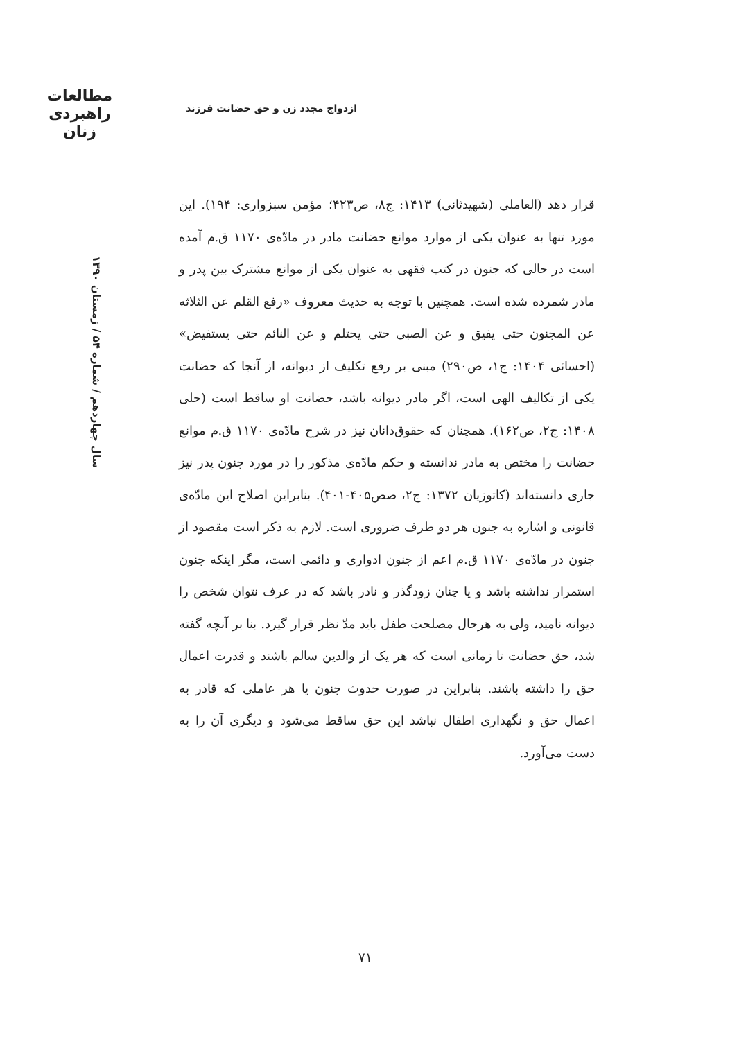مطالعات
راهبردی
زنان
ازدواج مجدد زن و حق حضانت فرزند
سال چهاردهم / شماره ۵۴ / زمستان ۱۳۹۰
قرار دهد (العاملی (شهیدثانی) ۱۴۱۳: ج۸، ص۴۲۳؛ مؤمن سبزواری: ۱۹۴). این مورد تنها به عنوان یکی از موارد موانع حضانت مادر در مادّه‌ی ۱۱۷۰ ق.م آمده است در حالی که جنون در کتب فقهی به عنوان یکی از موانع مشترک بین پدر و مادر شمرده شده است. همچنین با توجه به حدیث معروف «رفع القلم عن الثلاثه عن المجنون حتی یفیق و عن الصبی حتی یحتلم و عن النائم حتی یستفیض» (احسائی ۱۴۰۴: ج۱، ص۲۹۰) مبنی بر رفع تکلیف از دیوانه، از آنجا که حضانت یکی از تکالیف الهی است، اگر مادر دیوانه باشد، حضانت او ساقط است (حلی ۱۴۰۸: ج۲، ص۱۶۲). همچنان که حقوق‌دانان نیز در شرح مادّه‌ی ۱۱۷۰ ق.م موانع حضانت را مختص به مادر ندانسته و حکم مادّه‌ی مذکور را در مورد جنون پدر نیز جاری دانسته‌اند (کاتوزیان ۱۳۷۲: ج۲، صص۴۰۵-۴۰۱). بنابراین اصلاح این مادّه‌ی قانونی و اشاره به جنون هر دو طرف ضروری است. لازم به ذکر است مقصود از جنون در مادّه‌ی ۱۱۷۰ ق.م اعم از جنون ادواری و دائمی است، مگر اینکه جنون استمرار نداشته باشد و یا چنان زودگذر و نادر باشد که در عرف نتوان شخص را دیوانه نامید، ولی به هرحال مصلحت طفل باید مدّ نظر قرار گیرد. بنا بر آنچه گفته شد، حق حضانت تا زمانی است که هر یک از والدین سالم باشند و قدرت اعمال حق را داشته باشند. بنابراین در صورت حدوث جنون یا هر عاملی که قادر به اعمال حق و نگهداری اطفال نباشد این حق ساقط می‌شود و دیگری آن را به دست می‌آورد.
۷۱